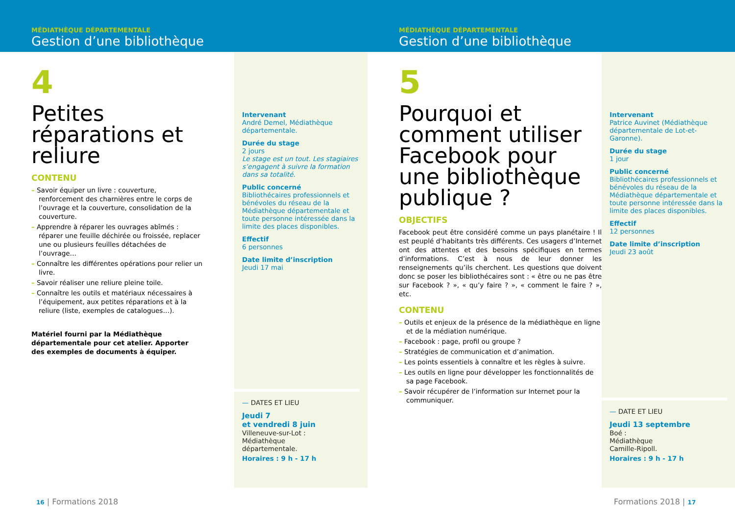MÉDIATHÈQUE DÉPARTEMENTALE
Gestion d’une bibliothèque
4
Petites réparations et reliure
CONTENU
– Savoir équiper un livre : couverture, renforcement des charnières entre le corps de l’ouvrage et la couverture, consolidation de la couverture.
– Apprendre à réparer les ouvrages abîmés : réparer une feuille déchirée ou froissée, replacer une ou plusieurs feuilles détachées de l’ouvrage…
– Connaître les différentes opérations pour relier un livre.
– Savoir réaliser une reliure pleine toile.
– Connaître les outils et matériaux nécessaires à l’équipement, aux petites réparations et à la reliure (liste, exemples de catalogues…).
Matériel fourni par la Médiathèque départementale pour cet atelier. Apporter des exemples de documents à équiper.
Intervenant
André Demel, Médiathèque départementale.
Durée du stage
2 jours
Le stage est un tout. Les stagiaires s’engagent à suivre la formation dans sa totalité.
Public concerné
Bibliothécaires professionnels et bénévoles du réseau de la Médiathèque départementale et toute personne intéressée dans la limite des places disponibles.
Effectif
6 personnes
Date limite d’inscription
Jeudi 17 mai
— DATES ET LIEU
Jeudi 7
et vendredi 8 juin
Villeneuve-sur-Lot :
Médiathèque
départementale.
Horaires : 9 h - 17 h
16 | Formations 2018
MÉDIATHÈQUE DÉPARTEMENTALE
Gestion d’une bibliothèque
5
Pourquoi et comment utiliser Facebook pour une bibliothèque publique ?
OBJECTIFS
Facebook peut être considéré comme un pays planétaire ! Il est peuplé d’habitants très différents. Ces usagers d’Internet ont des attentes et des besoins spécifiques en termes d’informations. C’est à nous de leur donner les renseignements qu’ils cherchent. Les questions que doivent donc se poser les bibliothécaires sont : « être ou ne pas être sur Facebook ? », « qu’y faire ? », « comment le faire ? », etc.
CONTENU
– Outils et enjeux de la présence de la médiathèque en ligne et de la médiation numérique.
– Facebook : page, profil ou groupe ?
– Stratégies de communication et d’animation.
– Les points essentiels à connaître et les règles à suivre.
– Les outils en ligne pour développer les fonctionnalités de sa page Facebook.
– Savoir récupérer de l’information sur Internet pour la communiquer.
Intervenant
Patrice Auvinet (Médiathèque départementale de Lot-et-Garonne).
Durée du stage
1 jour
Public concerné
Bibliothécaires professionnels et bénévoles du réseau de la Médiathèque départementale et toute personne intéressée dans la limite des places disponibles.
Effectif
12 personnes
Date limite d’inscription
Jeudi 23 août
— DATE ET LIEU
Jeudi 13 septembre
Boé :
Médiathèque
Camille-Ripoll.
Horaires : 9 h - 17 h
Formations 2018 | 17